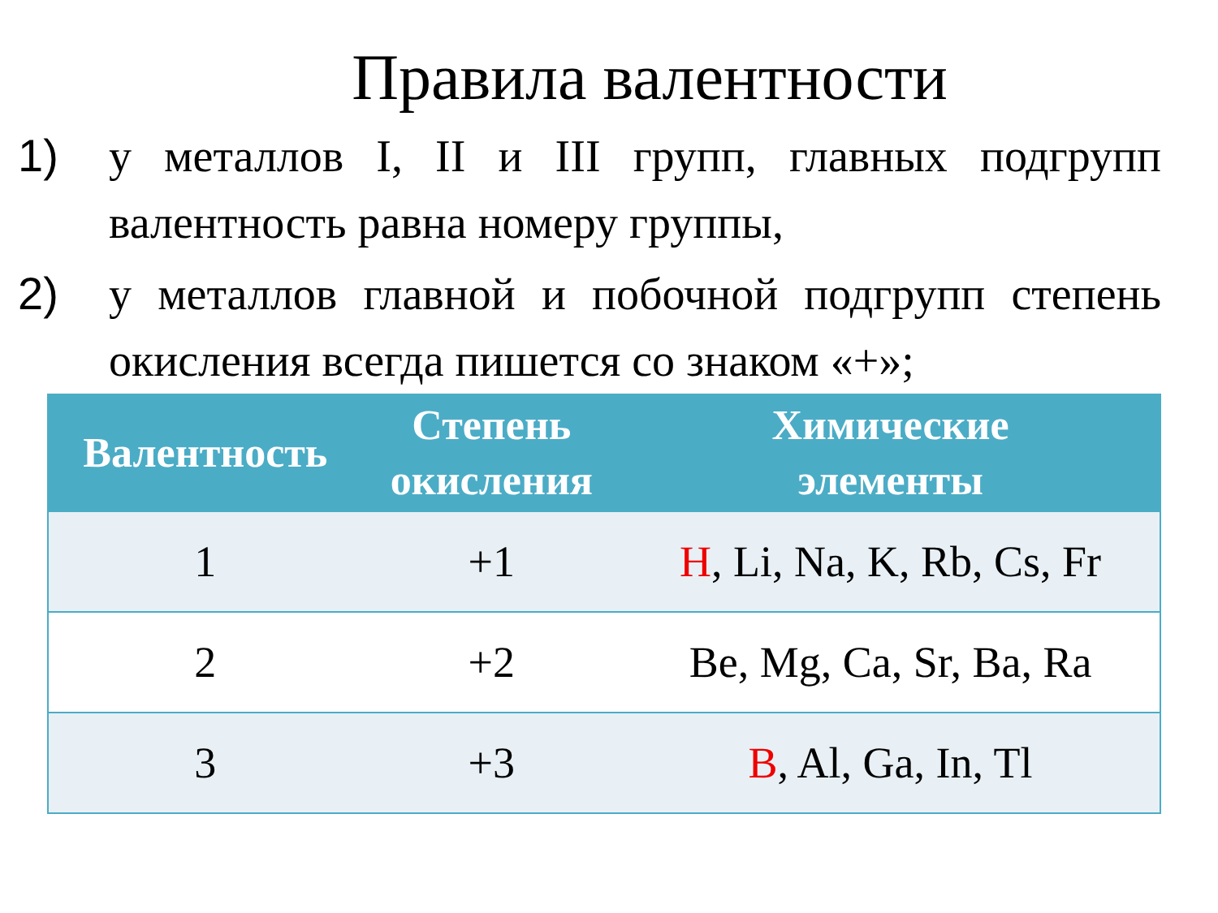Правила валентности
1) у металлов I, II и III групп, главных подгрупп валентность равна номеру группы,
2) у металлов главной и побочной подгрупп степень окисления всегда пишется со знаком «+»;
| Валентность | Степень окисления | Химические элементы |
| --- | --- | --- |
| 1 | +1 | H , Li, Na, K, Rb, Cs, Fr |
| 2 | +2 | Be, Mg, Ca, Sr, Ba, Ra |
| 3 | +3 | B , Al, Ga, In, Tl |